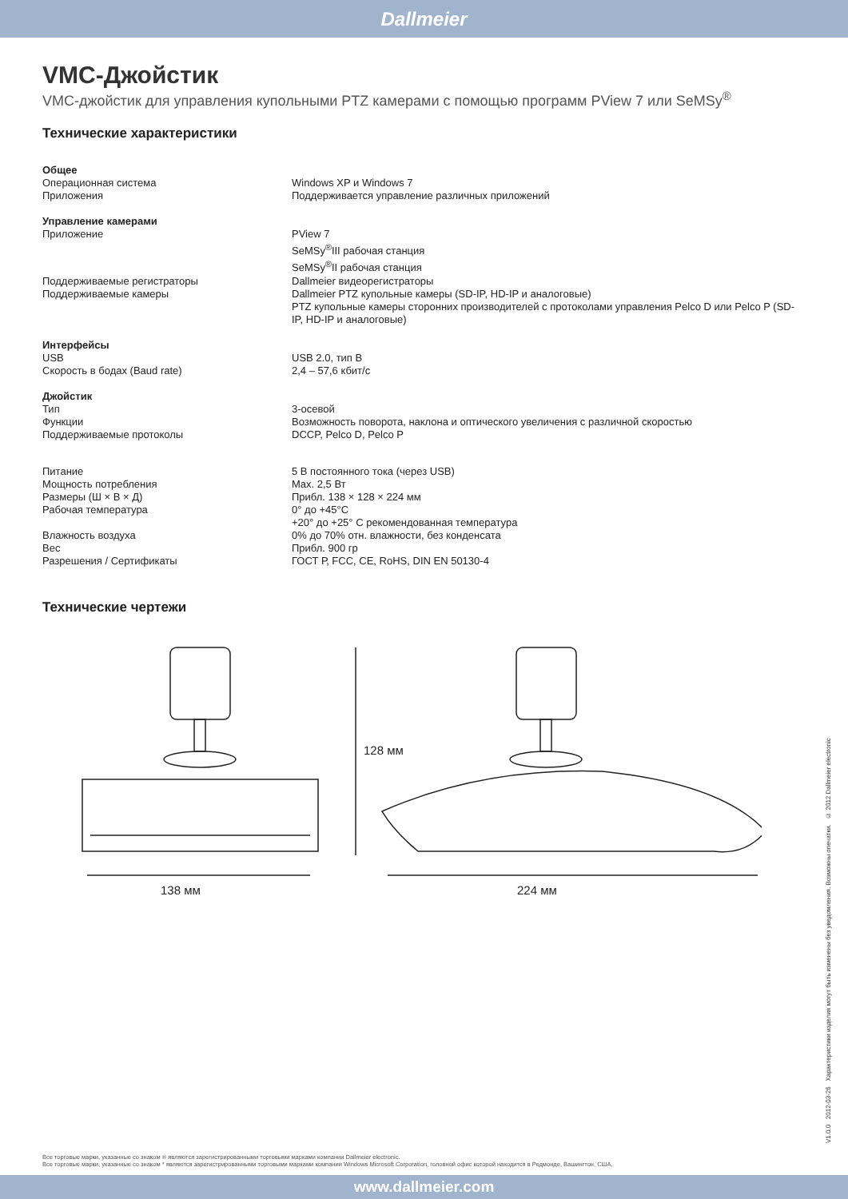Dallmeier
VMC-Джойстик
VMC-джойстик для управления купольными PTZ камерами с помощью программ PView 7 или SeMSy<sup>®</sup>
Технические характеристики
| Общее | |
| Операционная система | Windows XP и Windows 7 |
| Приложения | Поддерживается управление различных приложений |
| Управление камерами | |
| Приложение | PView 7 SeMSy<sup>®</sup>III рабочая станция SeMSy<sup>®</sup>II рабочая станция |
| Поддерживаемые регистраторы | Dallmeier видеорегистраторы |
| Поддерживаемые камеры | Dallmeier PTZ купольные камеры (SD-IP, HD-IP и аналоговые) PTZ купольные камеры сторонних производителей с протоколами управления Pelco D или Pelco P (SD-IP, HD-IP и аналоговые) |
| Интерфейсы | |
| USB | USB 2.0, тип B |
| Скорость в бодах (Baud rate) | 2,4 – 57,6 кбит/с |
| Джойстик | |
| Тип | 3-осевой |
| Функции | Возможность поворота, наклона и оптического увеличения с различной скоростью |
| Поддерживаемые протоколы | DCCP, Pelco D, Pelco P |
| Питание | 5 В постоянного тока (через USB) |
| Мощность потребления | Max. 2,5 Вт |
| Размеры (Ш × В × Д) | Прибл. 138 × 128 × 224 мм |
| Рабочая температура | 0° до +45°C +20° до +25° С рекомендованная температура |
| Влажность воздуха | 0% до 70% отн. влажности, без конденсата |
| Вес | Прибл. 900 гр |
| Разрешения / Сертификаты | ГОСТ Р, FCC, CE, RoHS, DIN EN 50130-4 |
Технические чертежи
128 мм
138 мм 224 мм
V1.0.0 2012-03-26 Характеристики изделия могут быть изменены без уведомления. Возможны опечатки. © 2012 Dallmeier electronic
Все торговые марки, указанные со знаком ® являются зарегистрированными торговыми марками компании Dallmeier electronic.
Все торговые марки, указанные со знаком * являются зарегистрированными торговыми марками компании Windows Microsoft Corporation, головной офис которой находится в Редмонде, Вашингтон, США,
www.dallmeier.com